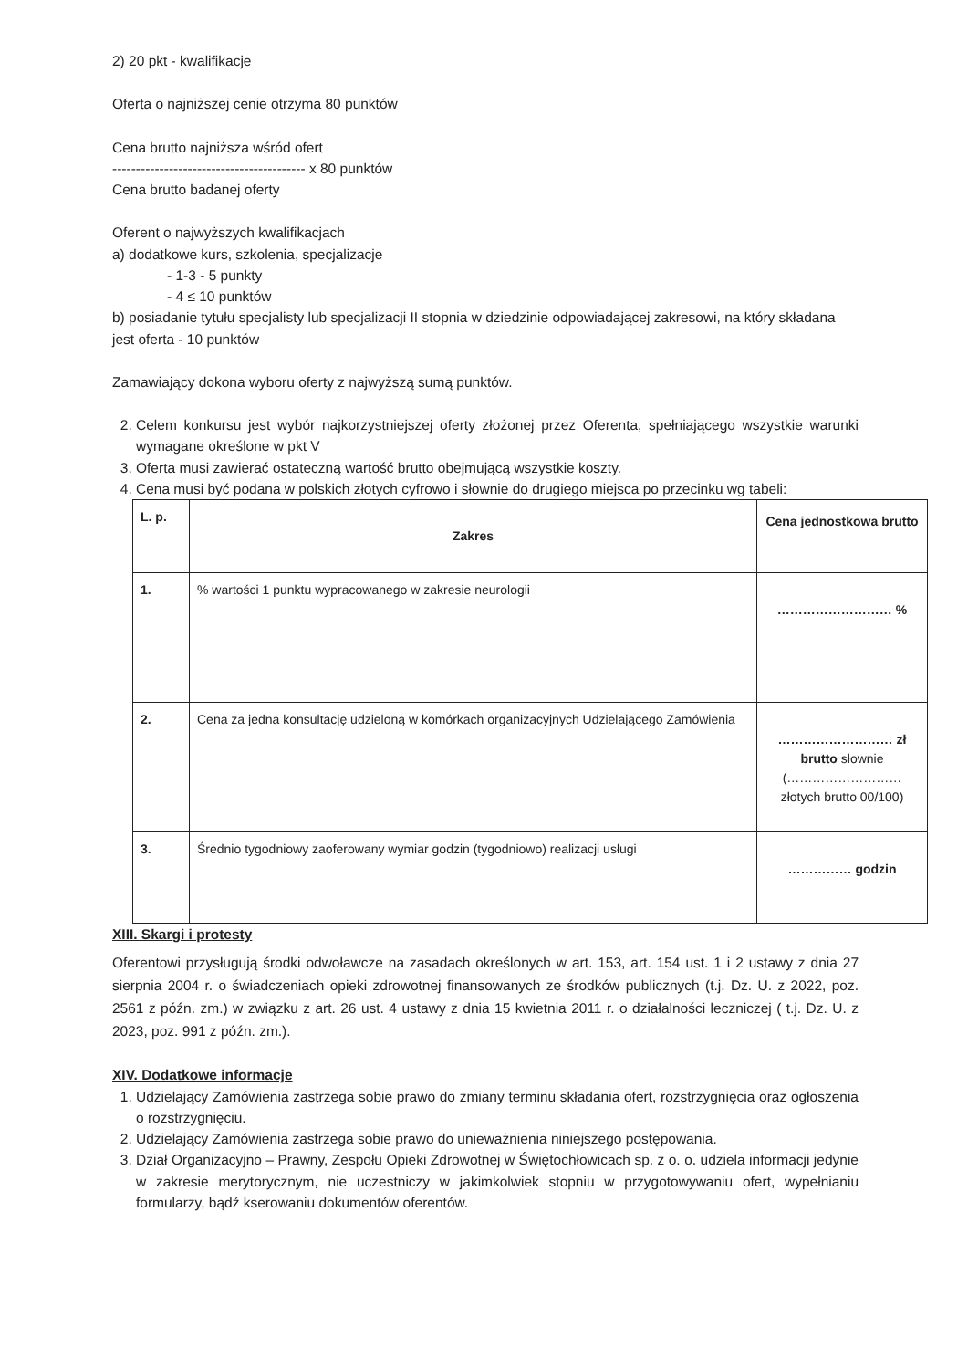2) 20 pkt - kwalifikacje
Oferta o najniższej cenie otrzyma 80 punktów
Cena brutto najniższa wśród ofert
----------------------------------------- x 80 punktów
Cena brutto badanej oferty
Oferent o najwyższych kwalifikacjach
a) dodatkowe kurs, szkolenia, specjalizacje
- 1-3 - 5 punkty
- 4 ≤ 10 punktów
b) posiadanie tytułu specjalisty lub specjalizacji II stopnia w dziedzinie odpowiadającej zakresowi, na który składana jest oferta - 10 punktów
Zamawiający dokona wyboru oferty z najwyższą sumą punktów.
2. Celem konkursu jest wybór najkorzystniejszej oferty złożonej przez Oferenta, spełniającego wszystkie warunki wymagane określone w pkt V
3. Oferta musi zawierać ostateczną wartość brutto obejmującą wszystkie koszty.
4. Cena musi być podana w polskich złotych cyfrowo i słownie do drugiego miejsca po przecinku wg tabeli:
| L. p. | Zakres | Cena jednostkowa brutto |
| --- | --- | --- |
| 1. | % wartości 1 punktu wypracowanego w zakresie neurologii | ……………………… % |
| 2. | Cena za jedna konsultację udzieloną w komórkach organizacyjnych Udzielającego Zamówienia | ……………………… zł brutto słownie (……………………… złotych brutto 00/100) |
| 3. | Średnio tygodniowy zaoferowany wymiar godzin (tygodniowo) realizacji usługi | …………… godzin |
XIII. Skargi i protesty
Oferentowi przysługują środki odwoławcze na zasadach określonych w art. 153, art. 154 ust. 1 i 2 ustawy z dnia 27 sierpnia 2004 r. o świadczeniach opieki zdrowotnej finansowanych ze środków publicznych (t.j. Dz. U. z 2022, poz. 2561 z późn. zm.) w związku z art. 26 ust. 4 ustawy z dnia 15 kwietnia 2011 r. o działalności leczniczej ( t.j. Dz. U. z 2023, poz. 991 z późn. zm.).
XIV. Dodatkowe informacje
1. Udzielający Zamówienia zastrzega sobie prawo do zmiany terminu składania ofert, rozstrzygnięcia oraz ogłoszenia o rozstrzygnięciu.
2. Udzielający Zamówienia zastrzega sobie prawo do unieważnienia niniejszego postępowania.
3. Dział Organizacyjno – Prawny, Zespołu Opieki Zdrowotnej w Świętochłowicach sp. z o. o. udziela informacji jedynie w zakresie merytorycznym, nie uczestniczy w jakimkolwiek stopniu w przygotowywaniu ofert, wypełnianiu formularzy, bądź kserowaniu dokumentów oferentów.